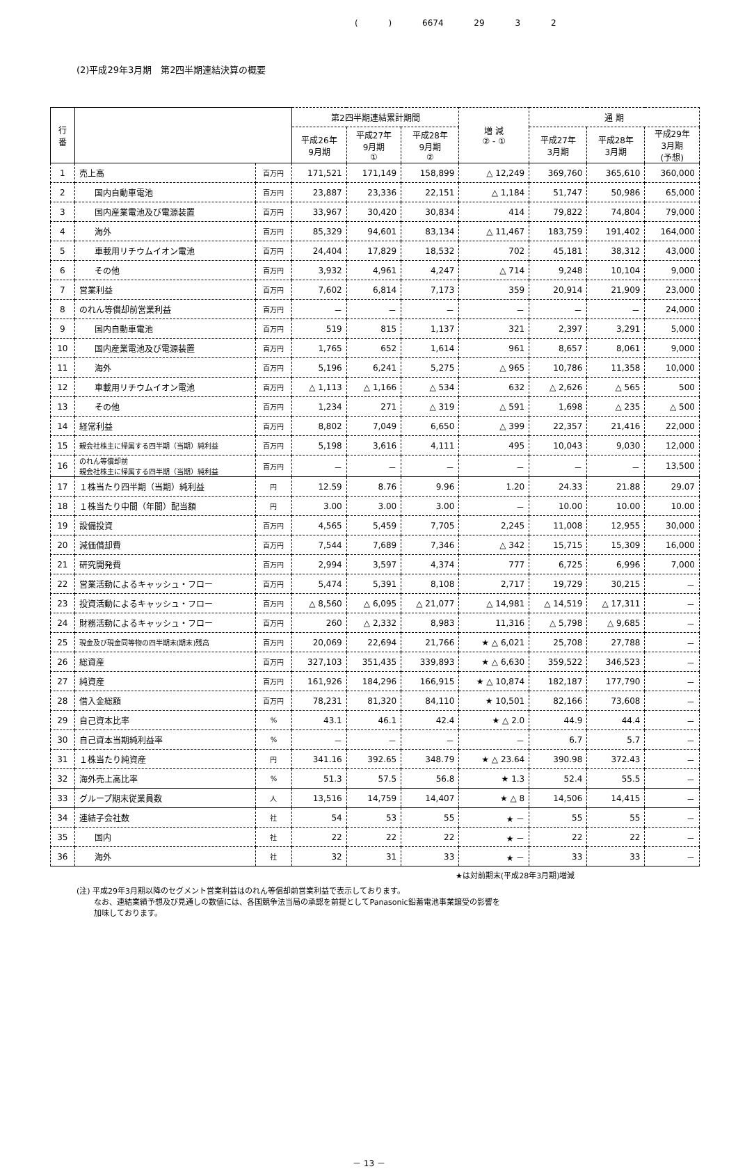( ) 6674 29 3 2
(2)平成29年3月期　第2四半期連結決算の概要
| 行 番 | | | 第2四半期連結累計期間 | | | 増 減 ② - ① | 通 期 | | |
| --- | --- | --- | --- | --- | --- | --- | --- | --- | --- |
| | | | 平成26年 9月期 | 平成27年 9月期 ① | 平成28年 9月期 ② | | 平成27年 3月期 | 平成28年 3月期 | 平成29年 3月期 (予想) |
| 1 | 売上高 | 百万円 | 171,521 | 171,149 | 158,899 | △ 12,249 | 369,760 | 365,610 | 360,000 |
| 2 | 国内自動車電池 | 百万円 | 23,887 | 23,336 | 22,151 | △ 1,184 | 51,747 | 50,986 | 65,000 |
| 3 | 国内産業電池及び電源装置 | 百万円 | 33,967 | 30,420 | 30,834 | 414 | 79,822 | 74,804 | 79,000 |
| 4 | 海外 | 百万円 | 85,329 | 94,601 | 83,134 | △ 11,467 | 183,759 | 191,402 | 164,000 |
| 5 | 車載用リチウムイオン電池 | 百万円 | 24,404 | 17,829 | 18,532 | 702 | 45,181 | 38,312 | 43,000 |
| 6 | その他 | 百万円 | 3,932 | 4,961 | 4,247 | △ 714 | 9,248 | 10,104 | 9,000 |
| 7 | 営業利益 | 百万円 | 7,602 | 6,814 | 7,173 | 359 | 20,914 | 21,909 | 23,000 |
| 8 | のれん等償却前営業利益 | 百万円 | － | － | － | － | － | － | 24,000 |
| 9 | 国内自動車電池 | 百万円 | 519 | 815 | 1,137 | 321 | 2,397 | 3,291 | 5,000 |
| 10 | 国内産業電池及び電源装置 | 百万円 | 1,765 | 652 | 1,614 | 961 | 8,657 | 8,061 | 9,000 |
| 11 | 海外 | 百万円 | 5,196 | 6,241 | 5,275 | △ 965 | 10,786 | 11,358 | 10,000 |
| 12 | 車載用リチウムイオン電池 | 百万円 | △ 1,113 | △ 1,166 | △ 534 | 632 | △ 2,626 | △ 565 | 500 |
| 13 | その他 | 百万円 | 1,234 | 271 | △ 319 | △ 591 | 1,698 | △ 235 | △ 500 |
| 14 | 経常利益 | 百万円 | 8,802 | 7,049 | 6,650 | △ 399 | 22,357 | 21,416 | 22,000 |
| 15 | 親会社株主に帰属する四半期（当期）純利益 | 百万円 | 5,198 | 3,616 | 4,111 | 495 | 10,043 | 9,030 | 12,000 |
| 16 | のれん等償却前 親会社株主に帰属する四半期（当期）純利益 | 百万円 | － | － | － | － | － | － | 13,500 |
| 17 | １株当たり四半期（当期）純利益 | 円 | 12.59 | 8.76 | 9.96 | 1.20 | 24.33 | 21.88 | 29.07 |
| 18 | １株当たり中間（年間）配当額 | 円 | 3.00 | 3.00 | 3.00 | － | 10.00 | 10.00 | 10.00 |
| 19 | 設備投資 | 百万円 | 4,565 | 5,459 | 7,705 | 2,245 | 11,008 | 12,955 | 30,000 |
| 20 | 減価償却費 | 百万円 | 7,544 | 7,689 | 7,346 | △ 342 | 15,715 | 15,309 | 16,000 |
| 21 | 研究開発費 | 百万円 | 2,994 | 3,597 | 4,374 | 777 | 6,725 | 6,996 | 7,000 |
| 22 | 営業活動によるキャッシュ・フロー | 百万円 | 5,474 | 5,391 | 8,108 | 2,717 | 19,729 | 30,215 | － |
| 23 | 投資活動によるキャッシュ・フロー | 百万円 | △ 8,560 | △ 6,095 | △ 21,077 | △ 14,981 | △ 14,519 | △ 17,311 | － |
| 24 | 財務活動によるキャッシュ・フロー | 百万円 | 260 | △ 2,332 | 8,983 | 11,316 | △ 5,798 | △ 9,685 | － |
| 25 | 現金及び現金同等物の四半期末(期末)残高 | 百万円 | 20,069 | 22,694 | 21,766 | ★ △ 6,021 | 25,708 | 27,788 | － |
| 26 | 総資産 | 百万円 | 327,103 | 351,435 | 339,893 | ★ △ 6,630 | 359,522 | 346,523 | － |
| 27 | 純資産 | 百万円 | 161,926 | 184,296 | 166,915 | ★ △ 10,874 | 182,187 | 177,790 | － |
| 28 | 借入金総額 | 百万円 | 78,231 | 81,320 | 84,110 | ★ 10,501 | 82,166 | 73,608 | － |
| 29 | 自己資本比率 | % | 43.1 | 46.1 | 42.4 | ★ △ 2.0 | 44.9 | 44.4 | － |
| 30 | 自己資本当期純利益率 | % | － | － | － | － | 6.7 | 5.7 | － |
| 31 | １株当たり純資産 | 円 | 341.16 | 392.65 | 348.79 | ★ △ 23.64 | 390.98 | 372.43 | － |
| 32 | 海外売上高比率 | % | 51.3 | 57.5 | 56.8 | ★ 1.3 | 52.4 | 55.5 | － |
| 33 | グループ期末従業員数 | 人 | 13,516 | 14,759 | 14,407 | ★ △ 8 | 14,506 | 14,415 | － |
| 34 | 連結子会社数 | 社 | 54 | 53 | 55 | ★ － | 55 | 55 | － |
| 35 | 国内 | 社 | 22 | 22 | 22 | ★ － | 22 | 22 | － |
| 36 | 海外 | 社 | 32 | 31 | 33 | ★ － | 33 | 33 | － |
★は対前期末(平成28年3月期)増減
(注) 平成29年3月期以降のセグメント営業利益はのれん等償却前営業利益で表示しております。
　　 なお、連結業績予想及び見通しの数値には、各国競争法当局の承認を前提としてPanasonic鉛蓄電池事業譲受の影響を
　　 加味しております。
－ 13 －